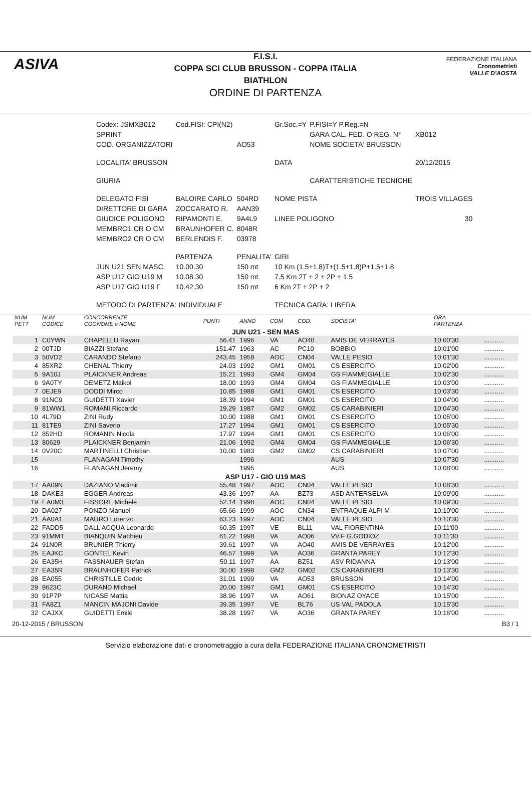ASIVA
F.I.S.I.
COPPA SCI CLUB BRUSSON - COPPA ITALIA
BIATHLON
ORDINE DI PARTENZA
FEDERAZIONE ITALIANA
Cronometristi
VALLE D'AOSTA
| Codex: JSMXB012 | Cod.FISI: CPI(N2) | | Gr.Soc.=Y | P.FISI=Y P.Reg.=N | |
| SPRINT | | | | GARA CAL. FED. O REG. N° | XB012 |
| COD. ORGANIZZATORI | | AO53 | | NOME SOCIETA' BRUSSON | |
| LOCALITA' BRUSSON | | | DATA | | 20/12/2015 |
| GIURIA | | | | CARATTERISTICHE TECNICHE | |
| DELEGATO FISI | BALOIRE CARLO | 504RD | NOME PISTA | | TROIS VILLAGES |
| DIRETTORE DI GARA | ZOCCARATO R. | AAN39 | | | |
| GIUDICE POLIGONO | RIPAMONTI E. | 9A4L9 | LINEE POLIGONO | | 30 |
| MEMBRO1 CR O CM | BRAUNHOFER C. | 8048R | | | |
| MEMBRO2 CR O CM | BERLENDIS F. | 03978 | | | |
| | PARTENZA | PENALITA' | GIRI | | |
| JUN U21 SEN MASC. | 10.00.30 | 150 mt | 10 Km (1.5+1.8)T+(1.5+1.8)P+1.5+1.8 | | |
| ASP U17 GIO U19 M | 10.08.30 | 150 mt | 7.5 Km 2T + 2 + 2P + 1.5 | | |
| ASP U17 GIO U19 F | 10.42.30 | 150 mt | 6 Km 2T + 2P + 2 | | |
| METODO DI PARTENZA: INDIVIDUALE | | | TECNICA GARA: LIBERA | | |
| NUM PETT | NUM CODICE | CONCORRENTE COGNOME e NOME | PUNTI | ANNO | COM | COD. | SOCIETA' | ORA PARTENZA | |
| --- | --- | --- | --- | --- | --- | --- | --- | --- | --- |
| JUN U21 - SEN MAS | | | | | | | | | |
| 1 | C0YWN | CHAPELLU Rayan | 56.41 | 1996 | VA | AO40 | AMIS DE VERRAYES | 10:00'30 | ........... |
| 2 | 00TJD | BIAZZI Stefano | 151.47 | 1963 | AC | PC10 | BOBBIO | 10:01'00 | ........... |
| 3 | 50VD2 | CARANDO Stefano | 243.45 | 1958 | AOC | CN04 | VALLE PESIO | 10:01'30 | ........... |
| 4 | 85XR2 | CHENAL Thierry | 24.03 | 1992 | GM1 | GM01 | CS ESERCITO | 10:02'00 | ........... |
| 5 | 9A10J | PLAICKNER Andreas | 15.21 | 1993 | GM4 | GM04 | GS FIAMMEGIALLE | 10:02'30 | ........... |
| 6 | 9A0TY | DEMETZ Maikol | 18.00 | 1993 | GM4 | GM04 | GS FIAMMEGIALLE | 10:03'00 | ........... |
| 7 | 0EJE9 | DODDI Mirco | 10.85 | 1988 | GM1 | GM01 | CS ESERCITO | 10:03'30 | ........... |
| 8 | 91NC9 | GUIDETTI Xavier | 18.39 | 1994 | GM1 | GM01 | CS ESERCITO | 10:04'00 | ........... |
| 9 | 81WW1 | ROMANI Riccardo | 19.29 | 1987 | GM2 | GM02 | CS CARABINIERI | 10:04'30 | ........... |
| 10 | 4L79D | ZINI Rudy | 10.00 | 1988 | GM1 | GM01 | CS ESERCITO | 10:05'00 | ........... |
| 11 | 81TE9 | ZINI Saverio | 17.27 | 1994 | GM1 | GM01 | CS ESERCITO | 10:05'30 | ........... |
| 12 | 852HD | ROMANIN Nicola | 17.97 | 1994 | GM1 | GM01 | CS ESERCITO | 10:06'00 | ........... |
| 13 | 80629 | PLAICKNER Benjamin | 21.06 | 1992 | GM4 | GM04 | GS FIAMMEGIALLE | 10:06'30 | ........... |
| 14 | 0V20C | MARTINELLI Christian | 10.00 | 1983 | GM2 | GM02 | CS CARABINIERI | 10:07'00 | ........... |
| 15 | | FLANAGAN Timothy | | 1996 | | | AUS | 10:07'30 | ........... |
| 16 | | FLANAGAN Jeremy | | 1995 | | | AUS | 10:08'00 | ........... |
| ASP U17 - GIO U19 MAS | | | | | | | | | |
| 17 | AA09N | DAZIANO Vladimir | 55.48 | 1997 | AOC | CN04 | VALLE PESIO | 10:08'30 | ........... |
| 18 | DAKE3 | EGGER Andreas | 43.36 | 1997 | AA | BZ73 | ASD ANTERSELVA | 10:09'00 | ........... |
| 19 | EA0M3 | FISSORE Michele | 52.14 | 1998 | AOC | CN04 | VALLE PESIO | 10:09'30 | ........... |
| 20 | DA027 | PONZO Manuel | 65.66 | 1999 | AOC | CN34 | ENTRAQUE ALPI M | 10:10'00 | ........... |
| 21 | AA0A1 | MAURO Lorenzo | 63.23 | 1997 | AOC | CN04 | VALLE PESIO | 10:10'30 | ........... |
| 22 | FADD5 | DALL'ACQUA Leonardo | 60.35 | 1997 | VE | BL11 | VAL FIORENTINA | 10:11'00 | ........... |
| 23 | 91MMT | BIANQUIN Matthieu | 61.22 | 1998 | VA | AO06 | VV.F G.GODIOZ | 10:11'30 | ........... |
| 24 | 91N0R | BRUNIER Thierry | 39.61 | 1997 | VA | AO40 | AMIS DE VERRAYES | 10:12'00 | ........... |
| 25 | EAJKC | GONTEL Kevin | 46.57 | 1999 | VA | AO36 | GRANTA PAREY | 10:12'30 | ........... |
| 26 | EA35H | FASSNAUER Stefan | 50.11 | 1997 | AA | BZ51 | ASV RIDANNA | 10:13'00 | ........... |
| 27 | EA35R | BRAUNHOFER Patrick | 30.00 | 1998 | GM2 | GM02 | CS CARABINIERI | 10:13'30 | ........... |
| 28 | EA055 | CHRISTILLE Cedric | 31.01 | 1999 | VA | AO53 | BRUSSON | 10:14'00 | ........... |
| 29 | 8623C | DURAND Michael | 20.00 | 1997 | GM1 | GM01 | CS ESERCITO | 10:14'30 | ........... |
| 30 | 91P7P | NICASE Mattia | 38.96 | 1997 | VA | AO61 | BIONAZ OYACE | 10:15'00 | ........... |
| 31 | FA8Z1 | MANCIN MAJONI Davide | 39.35 | 1997 | VE | BL76 | US VAL PADOLA | 10:15'30 | ........... |
| 32 | CAJXX | GUIDETTI Emile | 38.28 | 1997 | VA | AO36 | GRANTA PAREY | 10:16'00 | ........... |
20-12-2015 / BRUSSON B3 / 1
Servizio elaborazione dati e cronometraggio a cura della FEDERAZIONE ITALIANA CRONOMETRISTI